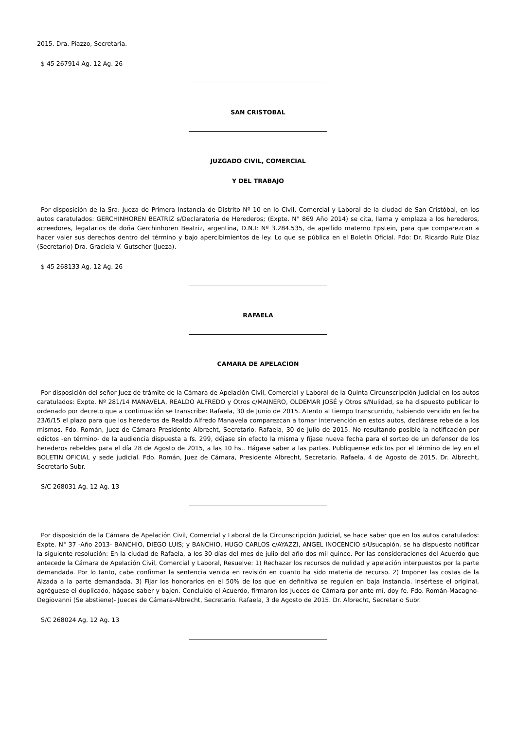2015. Dra. Piazzo, Secretaria.
$ 45 267914 Ag. 12 Ag. 26
SAN CRISTOBAL
JUZGADO CIVIL, COMERCIAL
Y DEL TRABAJO
Por disposición de la Sra. Jueza de Primera Instancia de Distrito Nº 10 en lo Civil, Comercial y Laboral de la ciudad de San Cristóbal, en los autos caratulados: GERCHINHOREN BEATRIZ s/Declaratoria de Herederos; (Expte. N° 869 Año 2014) se cita, llama y emplaza a los herederos, acreedores, legatarios de doña Gerchinhoren Beatriz, argentina, D.N.I: Nº 3.284.535, de apellido materno Epstein, para que comparezcan a hacer valer sus derechos dentro del término y bajo apercibimientos de ley. Lo que se pública en el Boletín Oficial. Fdo: Dr. Ricardo Ruiz Díaz (Secretario) Dra. Graciela V. Gutscher (Jueza).
$ 45 268133 Ag. 12 Ag. 26
RAFAELA
CAMARA DE APELACION
Por disposición del señor Juez de trámite de la Cámara de Apelación Civil, Comercial y Laboral de la Quinta Circunscripción Judicial en los autos caratulados: Expte. Nº 281/14 MANAVELA, REALDO ALFREDO y Otros c/MAINERO, OLDEMAR JOSÉ y Otros s/Nulidad, se ha dispuesto publicar lo ordenado por decreto que a continuación se transcribe: Rafaela, 30 de Junio de 2015. Atento al tiempo transcurrido, habiendo vencido en fecha 23/6/15 el plazo para que los herederos de Realdo Alfredo Manavela comparezcan a tomar intervención en estos autos, declárese rebelde a los mismos. Fdo. Román, Juez de Cámara Presidente Albrecht, Secretario. Rafaela, 30 de Julio de 2015. No resultando posible la notificación por edictos -en término- de la audiencia dispuesta a fs. 299, déjase sin efecto la misma y fíjase nueva fecha para el sorteo de un defensor de los herederos rebeldes para el día 28 de Agosto de 2015, a las 10 hs.. Hágase saber a las partes. Publíquense edictos por el término de ley en el BOLETIN OFICIAL y sede judicial. Fdo. Román, Juez de Cámara, Presidente Albrecht, Secretario. Rafaela, 4 de Agosto de 2015. Dr. Albrecht, Secretario Subr.
S/C 268031 Ag. 12 Ag. 13
Por disposición de la Cámara de Apelación Civil, Comercial y Laboral de la Circunscripción Judicial, se hace saber que en los autos caratulados: Expte. N° 37 -Año 2013- BANCHIO, DIEGO LUIS; y BANCHIO, HUGO CARLOS c/AYAZZI, ANGEL INOCENCIO s/Usucapión, se ha dispuesto notificar la siguiente resolución: En la ciudad de Rafaela, a los 30 días del mes de julio del año dos mil quince. Por las consideraciones del Acuerdo que antecede la Cámara de Apelación Civil, Comercial y Laboral, Resuelve: 1) Rechazar los recursos de nulidad y apelación interpuestos por la parte demandada. Por lo tanto, cabe confirmar la sentencia venida en revisión en cuanto ha sido materia de recurso. 2) Imponer las costas de la Alzada a la parte demandada. 3) Fijar los honorarios en el 50% de los que en definitiva se regulen en baja instancia. Insértese el original, agréguese el duplicado, hágase saber y bajen. Concluido el Acuerdo, firmaron los Jueces de Cámara por ante mí, doy fe. Fdo. Román-Macagno- Degiovanni (Se abstiene)- Jueces de Cámara-Albrecht, Secretario. Rafaela, 3 de Agosto de 2015. Dr. Albrecht, Secretario Subr.
S/C 268024 Ag. 12 Ag. 13